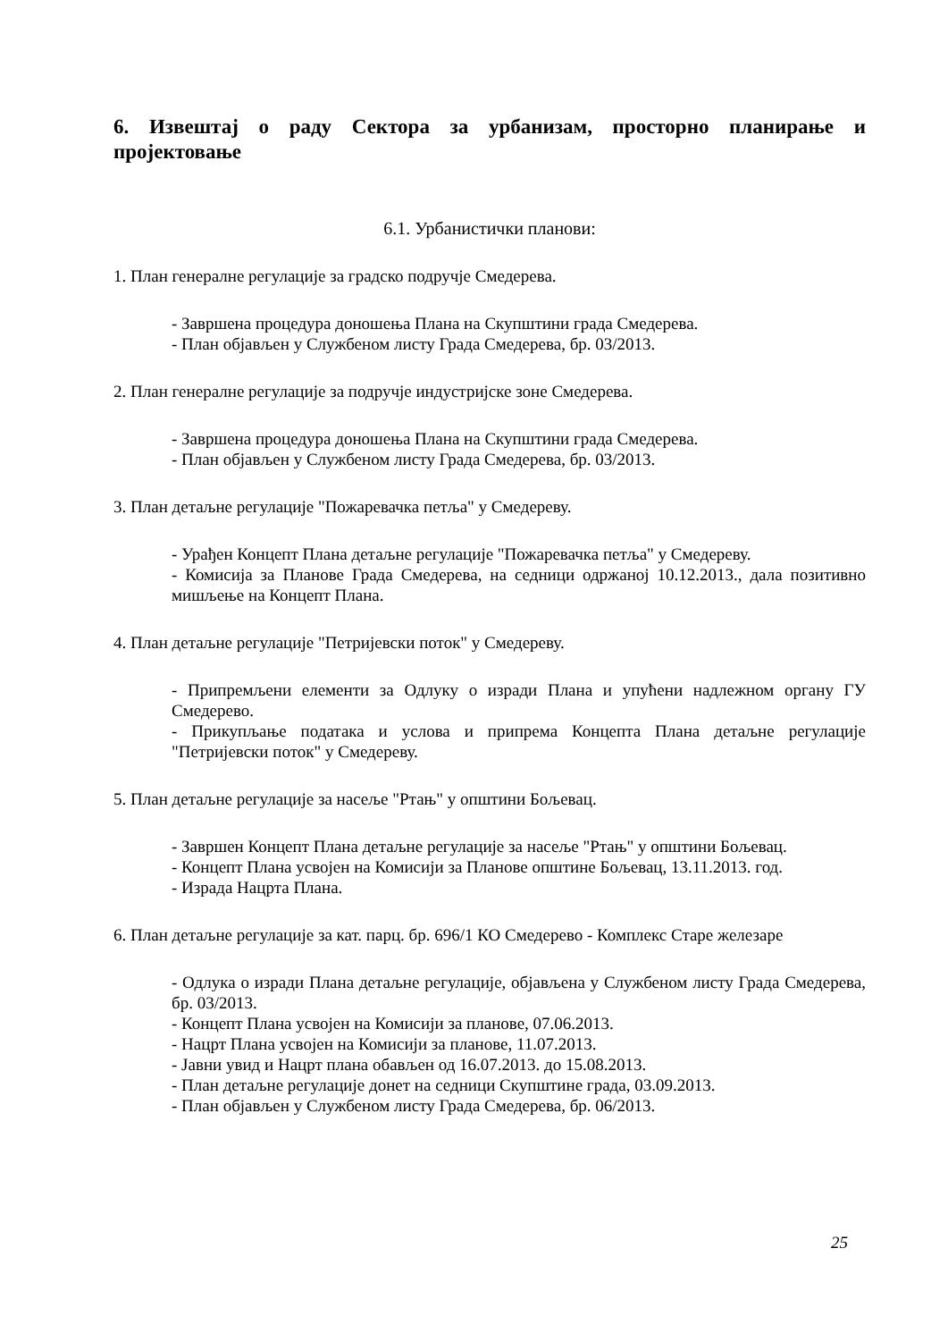6. Извештај о раду Сектора за урбанизам, просторно планирање и пројектовање
6.1. Урбанистички планови:
1. План генералне регулације за градско подручје Смедерева.
- Завршена процедура доношења Плана на Скупштини града Смедерева.
- План објављен у Службеном листу Града Смедерева, бр. 03/2013.
2. План генералне регулације за подручје индустријске зоне Смедерева.
- Завршена процедура доношења Плана на Скупштини града Смедерева.
- План објављен у Службеном листу Града Смедерева, бр. 03/2013.
3. План детаљне регулације "Пожаревачка петља" у Смедереву.
- Урађен Концепт Плана детаљне регулације "Пожаревачка петља" у Смедереву.
- Комисија за Планове Града Смедерева, на седници одржаној 10.12.2013., дала позитивно мишљење на Концепт Плана.
4. План детаљне регулације "Петријевски поток" у Смедереву.
- Припремљени елементи за Одлуку о изради Плана и упућени надлежном органу ГУ Смедерево.
- Прикупљање података и услова и припрема Концепта Плана детаљне регулације "Петријевски поток" у Смедереву.
5. План детаљне регулације за насеље "Ртањ" у општини Бољевац.
- Завршен Концепт Плана детаљне регулације за насеље "Ртањ" у општини Бољевац.
- Концепт Плана усвојен на Комисији за Планове општине Бољевац, 13.11.2013. год.
- Израда Нацрта Плана.
6. План детаљне регулације за кат. парц. бр. 696/1 КО Смедерево - Комплекс Старе железаре
- Одлука о изради Плана детаљне регулације, објављена у Службеном листу Града Смедерева, бр. 03/2013.
- Концепт Плана усвојен на Комисији за планове, 07.06.2013.
- Нацрт Плана усвојен на Комисији за планове, 11.07.2013.
- Јавни увид и Нацрт плана обављен од 16.07.2013. до 15.08.2013.
- План детаљне регулације донет на седници Скупштине града, 03.09.2013.
- План објављен у Службеном листу Града Смедерева, бр. 06/2013.
25